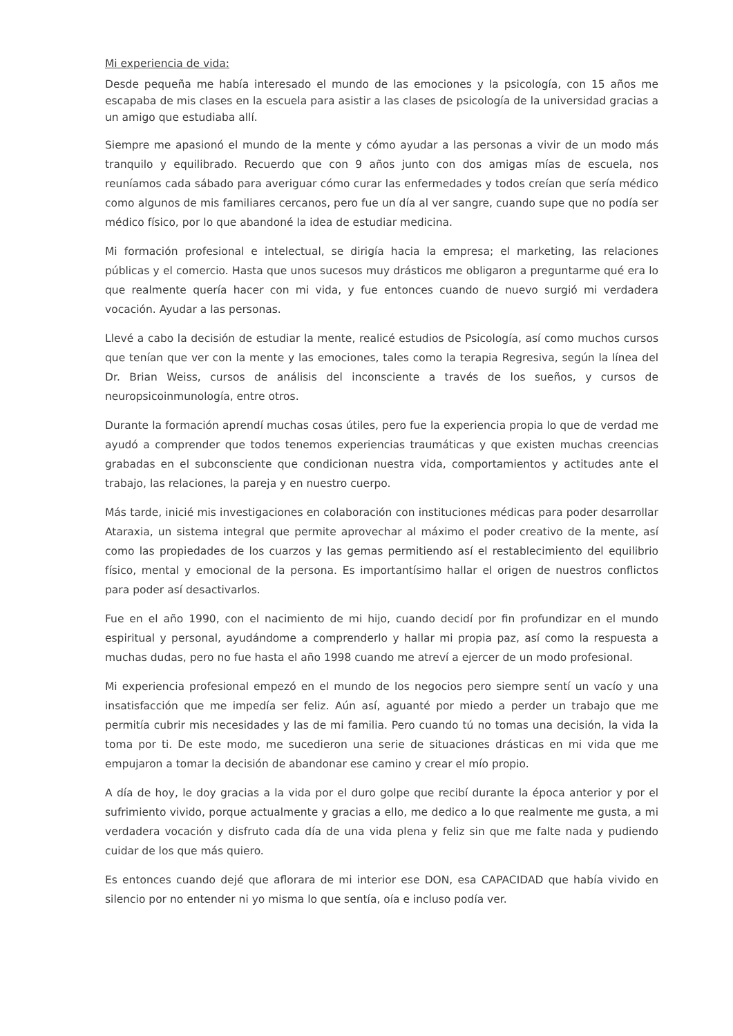Mi experiencia de vida:
Desde pequeña me había interesado el mundo de las emociones y la psicología, con 15 años me escapaba de mis clases en la escuela para asistir a las clases de psicología de la universidad gracias a un amigo que estudiaba allí.
Siempre me apasionó el mundo de la mente y cómo ayudar a las personas a vivir de un modo más tranquilo y equilibrado. Recuerdo que con 9 años junto con dos amigas mías de escuela, nos reuníamos cada sábado para averiguar cómo curar las enfermedades y todos creían que sería médico como algunos de mis familiares cercanos, pero fue un día al ver sangre, cuando supe que no podía ser médico físico, por lo que abandoné la idea de estudiar medicina.
Mi formación profesional e intelectual, se dirigía hacia la empresa; el marketing, las relaciones públicas y el comercio. Hasta que unos sucesos muy drásticos me obligaron a preguntarme qué era lo que realmente quería hacer con mi vida, y fue entonces cuando de nuevo surgió mi verdadera vocación. Ayudar a las personas.
Llevé a cabo la decisión de estudiar la mente, realicé estudios de Psicología, así como muchos cursos que tenían que ver con la mente y las emociones, tales como la terapia Regresiva, según la línea del Dr. Brian Weiss, cursos de análisis del inconsciente a través de los sueños, y cursos de neuropsicoinmunología, entre otros.
Durante la formación aprendí muchas cosas útiles, pero fue la experiencia propia lo que de verdad me ayudó a comprender que todos tenemos experiencias traumáticas y que existen muchas creencias grabadas en el subconsciente que condicionan nuestra vida, comportamientos y actitudes ante el trabajo, las relaciones, la pareja y en nuestro cuerpo.
Más tarde, inicié mis investigaciones en colaboración con instituciones médicas para poder desarrollar Ataraxia, un sistema integral que permite aprovechar al máximo el poder creativo de la mente, así como las propiedades de los cuarzos y las gemas permitiendo así el restablecimiento del equilibrio físico, mental y emocional de la persona. Es importantísimo hallar el origen de nuestros conflictos para poder así desactivarlos.
Fue en el año 1990, con el nacimiento de mi hijo, cuando decidí por fin profundizar en el mundo espiritual y personal, ayudándome a comprenderlo y hallar mi propia paz, así como la respuesta a muchas dudas, pero no fue hasta el año 1998 cuando me atreví a ejercer de un modo profesional.
Mi experiencia profesional empezó en el mundo de los negocios pero siempre sentí un vacío y una insatisfacción que me impedía ser feliz. Aún así, aguanté por miedo a perder un trabajo que me permitía cubrir mis necesidades y las de mi familia. Pero cuando tú no tomas una decisión, la vida la toma por ti. De este modo, me sucedieron una serie de situaciones drásticas en mi vida que me empujaron a tomar la decisión de abandonar ese camino y crear el mío propio.
A día de hoy, le doy gracias a la vida por el duro golpe que recibí durante la época anterior y por el sufrimiento vivido, porque actualmente y gracias a ello, me dedico a lo que realmente me gusta, a mi verdadera vocación y disfruto cada día de una vida plena y feliz sin que me falte nada y pudiendo cuidar de los que más quiero.
Es entonces cuando dejé que aflorara de mi interior ese DON, esa CAPACIDAD que había vivido en silencio por no entender ni yo misma lo que sentía, oía e incluso podía ver.